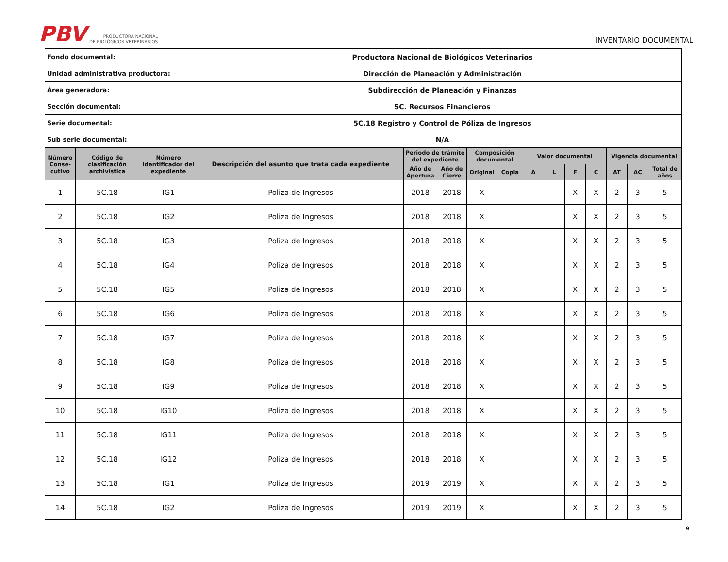PBV PRODUCTORA NACIONAL
DE BIOLÓGICOS VETERINARIOS
INVENTARIO DOCUMENTAL
| Fondo documental: | Productora Nacional de Biológicos Veterinarios |
| Unidad administrativa productora: | Dirección de Planeación y Administración |
| Área generadora: | Subdirección de Planeación y Finanzas |
| Sección documental: | 5C. Recursos Financieros |
| Serie documental: | 5C.18 Registro y Control de Póliza de Ingresos |
| Sub serie documental: | N/A |
| Número Conse-cutivo | Código de clasificación archivística | Número identificador del expediente | Descripción del asunto que trata cada expediente | Periodo de trámite del expediente | | Composición documental | | Valor documental | | | | Vigencia documental | | |
| --- | --- | --- | --- | --- | --- | --- | --- | --- | --- | --- | --- | --- | --- | --- |
| | | | | Año de Apertura | Año de Cierre | Original | Copia | A | L | F | C | AT | AC | Total de años |
| 1 | 5C.18 | IG1 | Poliza de Ingresos | 2018 | 2018 | X | | | | X | X | 2 | 3 | 5 |
| 2 | 5C.18 | IG2 | Poliza de Ingresos | 2018 | 2018 | X | | | | X | X | 2 | 3 | 5 |
| 3 | 5C.18 | IG3 | Poliza de Ingresos | 2018 | 2018 | X | | | | X | X | 2 | 3 | 5 |
| 4 | 5C.18 | IG4 | Poliza de Ingresos | 2018 | 2018 | X | | | | X | X | 2 | 3 | 5 |
| 5 | 5C.18 | IG5 | Poliza de Ingresos | 2018 | 2018 | X | | | | X | X | 2 | 3 | 5 |
| 6 | 5C.18 | IG6 | Poliza de Ingresos | 2018 | 2018 | X | | | | X | X | 2 | 3 | 5 |
| 7 | 5C.18 | IG7 | Poliza de Ingresos | 2018 | 2018 | X | | | | X | X | 2 | 3 | 5 |
| 8 | 5C.18 | IG8 | Poliza de Ingresos | 2018 | 2018 | X | | | | X | X | 2 | 3 | 5 |
| 9 | 5C.18 | IG9 | Poliza de Ingresos | 2018 | 2018 | X | | | | X | X | 2 | 3 | 5 |
| 10 | 5C.18 | IG10 | Poliza de Ingresos | 2018 | 2018 | X | | | | X | X | 2 | 3 | 5 |
| 11 | 5C.18 | IG11 | Poliza de Ingresos | 2018 | 2018 | X | | | | X | X | 2 | 3 | 5 |
| 12 | 5C.18 | IG12 | Poliza de Ingresos | 2018 | 2018 | X | | | | X | X | 2 | 3 | 5 |
| 13 | 5C.18 | IG1 | Poliza de Ingresos | 2019 | 2019 | X | | | | X | X | 2 | 3 | 5 |
| 14 | 5C.18 | IG2 | Poliza de Ingresos | 2019 | 2019 | X | | | | X | X | 2 | 3 | 5 |
9